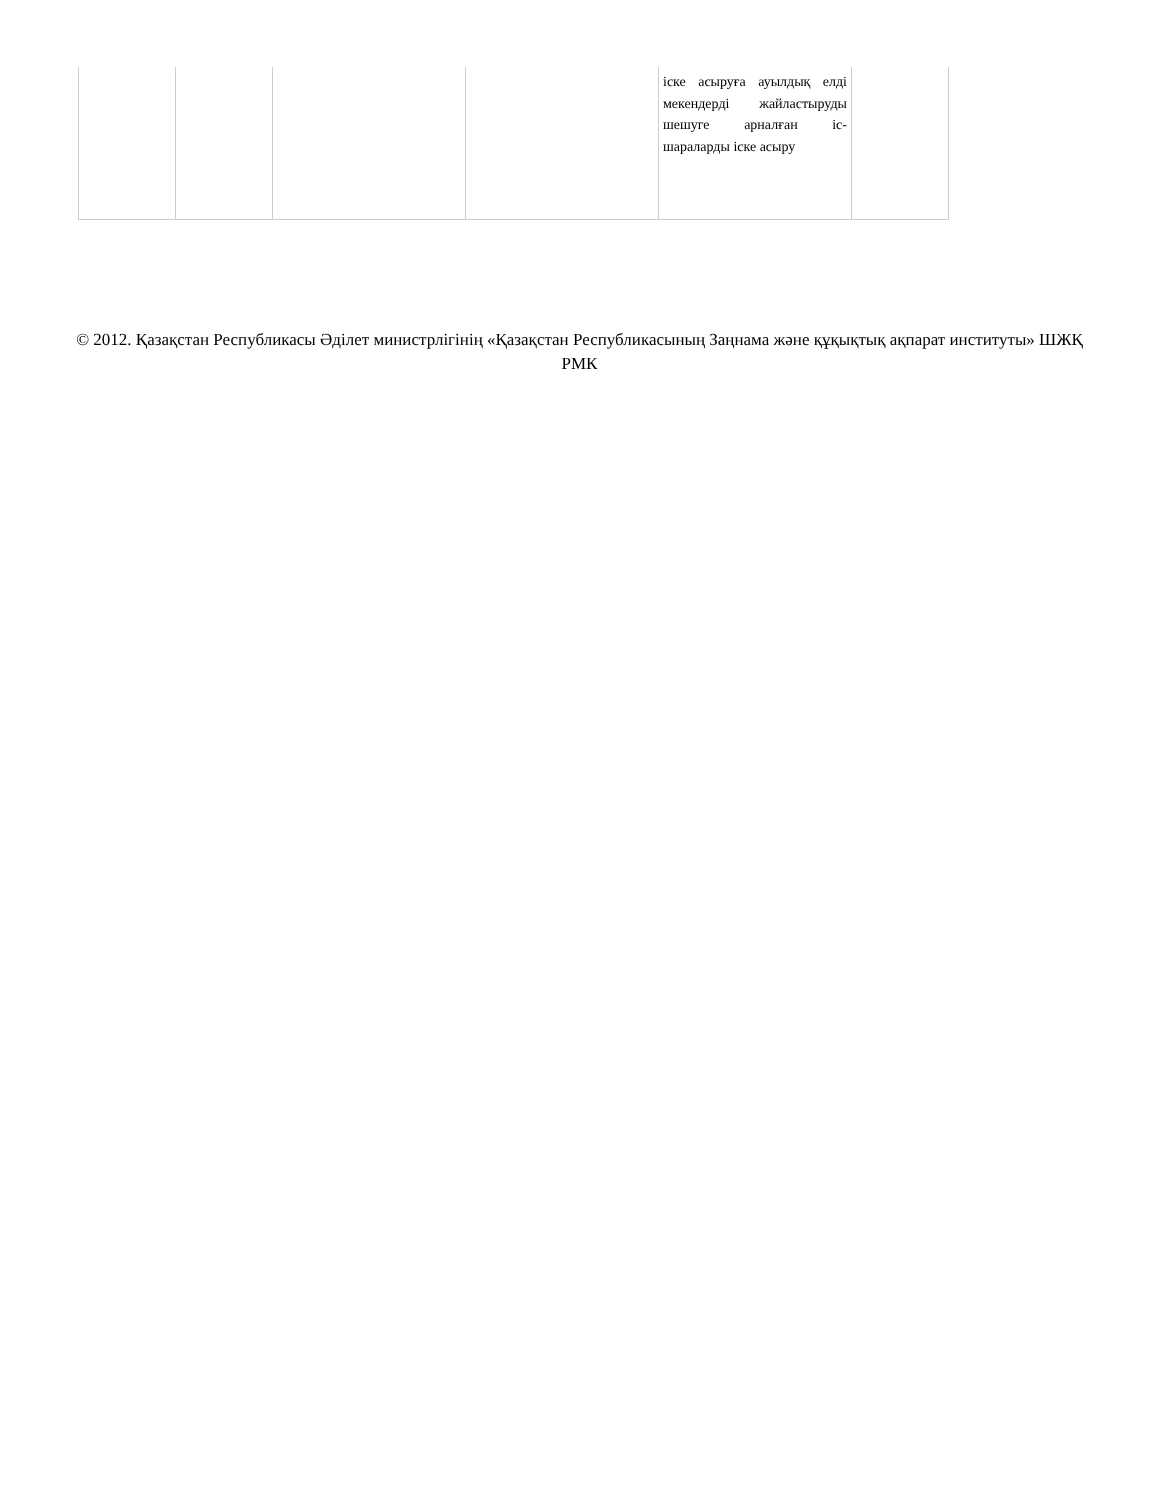| | | | | іске асыруға ауылдық елді мекендерді жайластыруды шешуге арналған іс-шараларды іске асыру | |
© 2012. Қазақстан Республикасы Әділет министрлігінің «Қазақстан Республикасының Заңнама және құқықтық ақпарат институты» ШЖҚ РМК